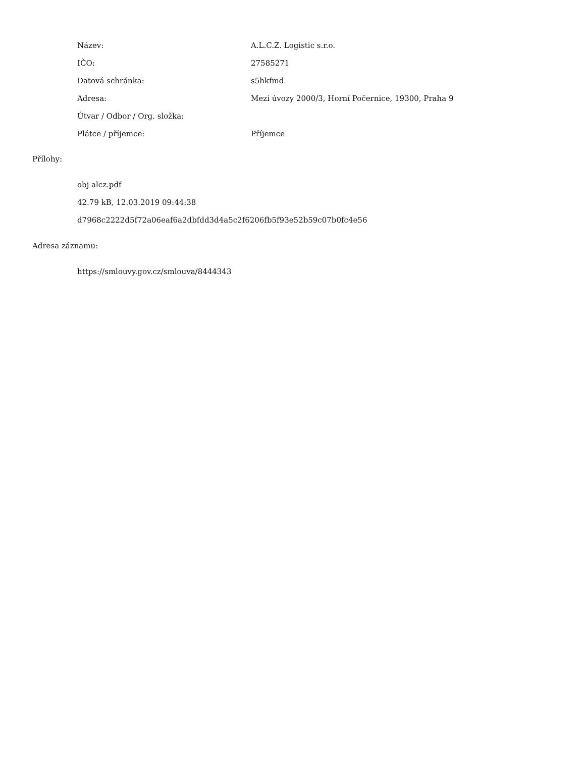| Název: | A.L.C.Z. Logistic s.r.o. |
| IČO: | 27585271 |
| Datová schránka: | s5hkfmd |
| Adresa: | Mezi úvozy 2000/3, Horní Počernice, 19300, Praha 9 |
| Útvar / Odbor / Org. složka: | |
| Plátce / příjemce: | Příjemce |
Přílohy:
obj alcz.pdf
42.79 kB, 12.03.2019 09:44:38
d7968c2222d5f72a06eaf6a2dbfdd3d4a5c2f6206fb5f93e52b59c07b0fc4e56
Adresa záznamu:
https://smlouvy.gov.cz/smlouva/8444343